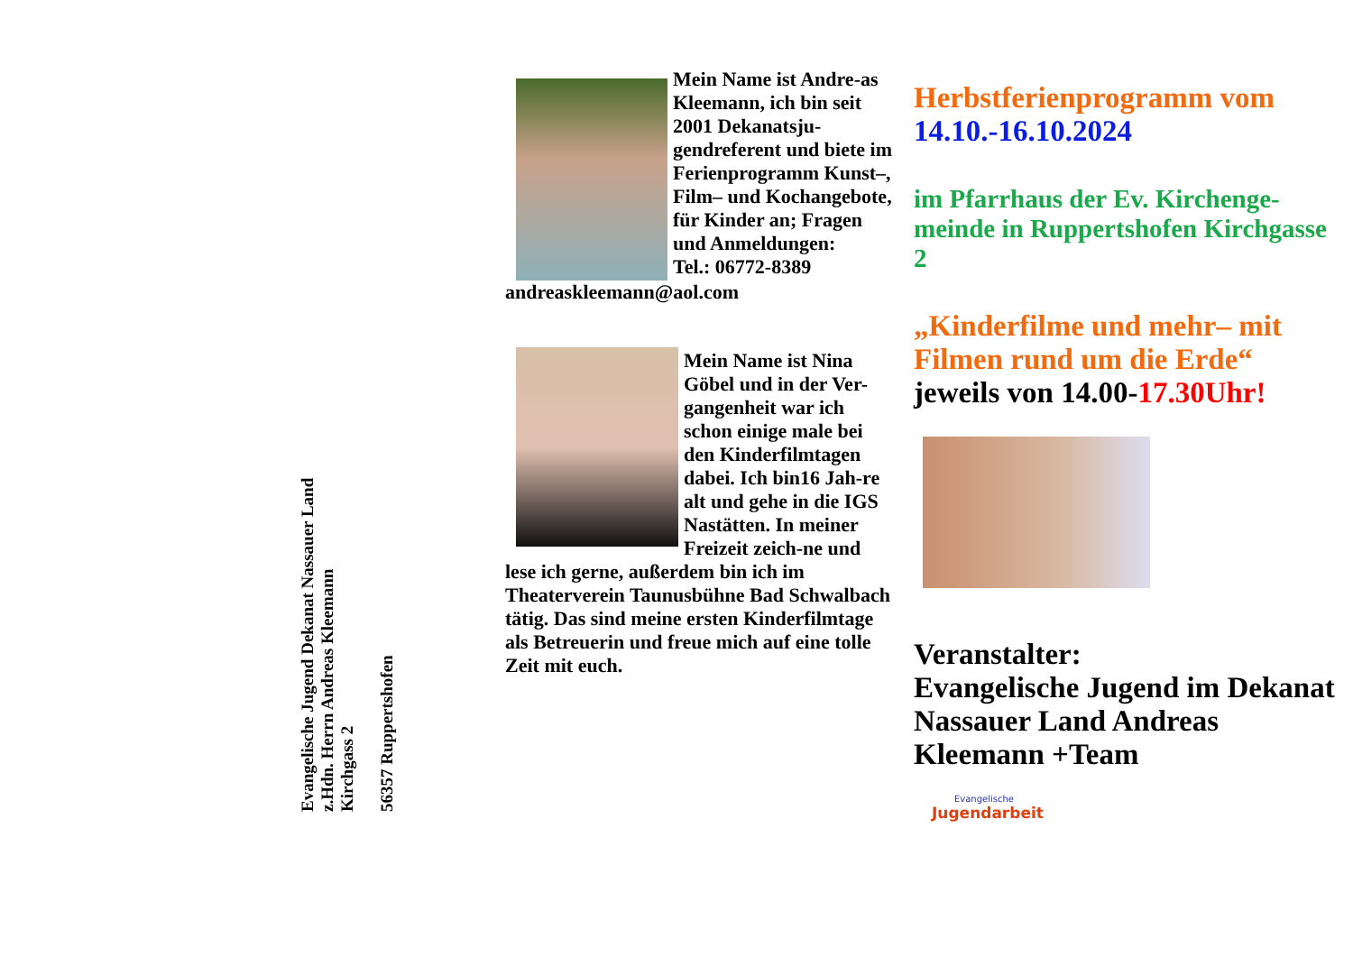Evangelische Jugend Dekanat Nassauer Land
z.Hdn. Herrn Andreas Kleemann
Kirchgass 2
56357 Ruppertshofen
Mein Name ist Andre-as Kleemann, ich bin seit 2001 Dekanatsju-gendreferent und biete im Ferienprogramm Kunst–, Film– und Kochangebote, für Kinder an; Fragen und Anmeldungen:
Tel.: 06772-8389
andreaskleemann@aol.com
Mein Name ist Nina Göbel und in der Ver-gangenheit war ich schon einige male bei den Kinderfilmtagen dabei. Ich bin16 Jah-re alt und gehe in die IGS Nastätten. In meiner Freizeit zeich-ne und lese ich gerne, außerdem bin ich im Theaterverein Taunusbühne Bad Schwalbach tätig. Das sind meine ersten Kinderfilmtage als Betreuerin und freue mich auf eine tolle Zeit mit euch.
Herbstferienprogramm vom
14.10.-16.10.2024
im Pfarrhaus der Ev. Kirchenge-meinde in Ruppertshofen Kirchgasse 2
„Kinderfilme und mehr– mit Filmen rund um die Erde“
jeweils von 14.00-17.30Uhr!
Veranstalter:
Evangelische Jugend im Dekanat Nassauer Land Andreas Kleemann +Team
Evangelische
Jugendarbeit